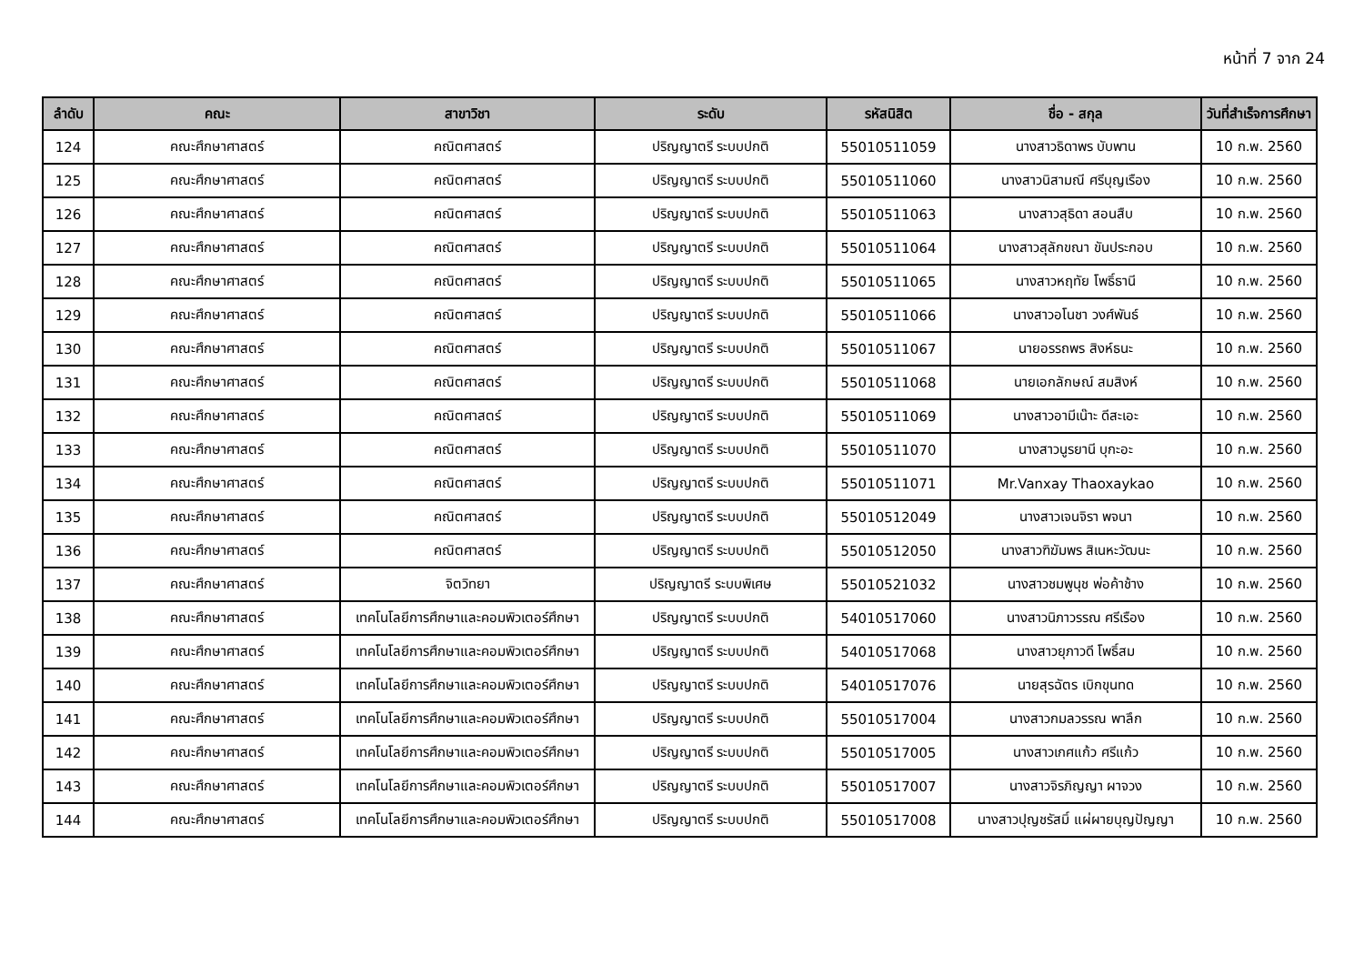หน้าที่ 7 จาก 24
| ลำดับ | คณะ | สาขาวิชา | ระดับ | รหัสนิสิต | ชื่อ - สกุล | วันที่สำเร็จการศึกษา |
| --- | --- | --- | --- | --- | --- | --- |
| 124 | คณะศึกษาศาสตร์ | คณิตศาสตร์ | ปริญญาตรี ระบบปกติ | 55010511059 | นางสาวธิดาพร บับพาน | 10 ก.พ. 2560 |
| 125 | คณะศึกษาศาสตร์ | คณิตศาสตร์ | ปริญญาตรี ระบบปกติ | 55010511060 | นางสาวนิสามณี ศรีบุญเรือง | 10 ก.พ. 2560 |
| 126 | คณะศึกษาศาสตร์ | คณิตศาสตร์ | ปริญญาตรี ระบบปกติ | 55010511063 | นางสาวสุธิดา สอนสืบ | 10 ก.พ. 2560 |
| 127 | คณะศึกษาศาสตร์ | คณิตศาสตร์ | ปริญญาตรี ระบบปกติ | 55010511064 | นางสาวสุลักขณา ขันประกอบ | 10 ก.พ. 2560 |
| 128 | คณะศึกษาศาสตร์ | คณิตศาสตร์ | ปริญญาตรี ระบบปกติ | 55010511065 | นางสาวหฤทัย โพธิ์ธานี | 10 ก.พ. 2560 |
| 129 | คณะศึกษาศาสตร์ | คณิตศาสตร์ | ปริญญาตรี ระบบปกติ | 55010511066 | นางสาวอโนชา วงศ์พันธ์ | 10 ก.พ. 2560 |
| 130 | คณะศึกษาศาสตร์ | คณิตศาสตร์ | ปริญญาตรี ระบบปกติ | 55010511067 | นายอรรถพร สิงห์ธนะ | 10 ก.พ. 2560 |
| 131 | คณะศึกษาศาสตร์ | คณิตศาสตร์ | ปริญญาตรี ระบบปกติ | 55010511068 | นายเอกลักษณ์ สมสิงห์ | 10 ก.พ. 2560 |
| 132 | คณะศึกษาศาสตร์ | คณิตศาสตร์ | ปริญญาตรี ระบบปกติ | 55010511069 | นางสาวอามีเน๊าะ ดีสะเอะ | 10 ก.พ. 2560 |
| 133 | คณะศึกษาศาสตร์ | คณิตศาสตร์ | ปริญญาตรี ระบบปกติ | 55010511070 | นางสาวนูรยานี บุกะอะ | 10 ก.พ. 2560 |
| 134 | คณะศึกษาศาสตร์ | คณิตศาสตร์ | ปริญญาตรี ระบบปกติ | 55010511071 | Mr.Vanxay Thaoxaykao | 10 ก.พ. 2560 |
| 135 | คณะศึกษาศาสตร์ | คณิตศาสตร์ | ปริญญาตรี ระบบปกติ | 55010512049 | นางสาวเจนจิรา พจนา | 10 ก.พ. 2560 |
| 136 | คณะศึกษาศาสตร์ | คณิตศาสตร์ | ปริญญาตรี ระบบปกติ | 55010512050 | นางสาวฑิฆัมพร สิเนหะวัฒนะ | 10 ก.พ. 2560 |
| 137 | คณะศึกษาศาสตร์ | จิตวิทยา | ปริญญาตรี ระบบพิเศษ | 55010521032 | นางสาวชมพูนุช พ่อค้าช้าง | 10 ก.พ. 2560 |
| 138 | คณะศึกษาศาสตร์ | เทคโนโลยีการศึกษาและคอมพิวเตอร์ศึกษา | ปริญญาตรี ระบบปกติ | 54010517060 | นางสาวนิภาวรรณ ศรีเรือง | 10 ก.พ. 2560 |
| 139 | คณะศึกษาศาสตร์ | เทคโนโลยีการศึกษาและคอมพิวเตอร์ศึกษา | ปริญญาตรี ระบบปกติ | 54010517068 | นางสาวยุภาวดี โพธิ์สม | 10 ก.พ. 2560 |
| 140 | คณะศึกษาศาสตร์ | เทคโนโลยีการศึกษาและคอมพิวเตอร์ศึกษา | ปริญญาตรี ระบบปกติ | 54010517076 | นายสุรฉัตร เบิกขุนทด | 10 ก.พ. 2560 |
| 141 | คณะศึกษาศาสตร์ | เทคโนโลยีการศึกษาและคอมพิวเตอร์ศึกษา | ปริญญาตรี ระบบปกติ | 55010517004 | นางสาวกมลวรรณ พาลึก | 10 ก.พ. 2560 |
| 142 | คณะศึกษาศาสตร์ | เทคโนโลยีการศึกษาและคอมพิวเตอร์ศึกษา | ปริญญาตรี ระบบปกติ | 55010517005 | นางสาวเกศแก้ว ศรีแก้ว | 10 ก.พ. 2560 |
| 143 | คณะศึกษาศาสตร์ | เทคโนโลยีการศึกษาและคอมพิวเตอร์ศึกษา | ปริญญาตรี ระบบปกติ | 55010517007 | นางสาวจิรภิญญา ผาจวง | 10 ก.พ. 2560 |
| 144 | คณะศึกษาศาสตร์ | เทคโนโลยีการศึกษาและคอมพิวเตอร์ศึกษา | ปริญญาตรี ระบบปกติ | 55010517008 | นางสาวปุญชรัสมิ์ แผ่ผายบุญปัญญา | 10 ก.พ. 2560 |